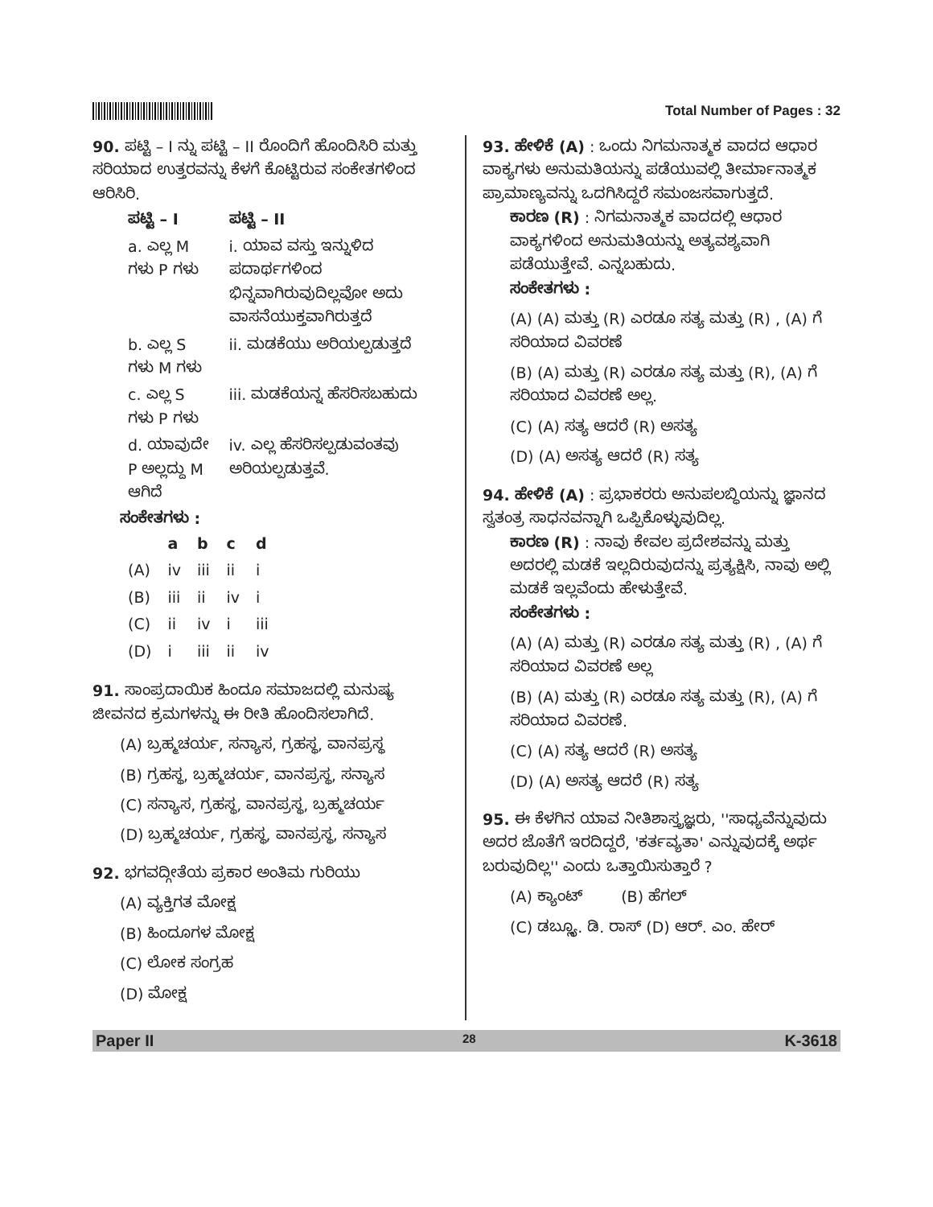Total Number of Pages : 32
90. ಪಟ್ಟಿ – I ನ್ನು ಪಟ್ಟಿ – II ರೊಂದಿಗೆ ಹೊಂದಿಸಿರಿ ಮತ್ತು ಸರಿಯಾದ ಉತ್ತರವನ್ನು ಕೆಳಗೆ ಕೊಟ್ಟಿರುವ ಸಂಕೇತಗಳಿಂದ ಆರಿಸಿರಿ.
| ಪಟ್ಟಿ – I | ಪಟ್ಟಿ – II |
| --- | --- |
| a. ಎಲ್ಲ M ಗಳು P ಗಳು | i. ಯಾವ ವಸ್ತು ಇನ್ನುಳಿದ ಪದಾರ್ಥಗಳಿಂದ ಭಿನ್ನವಾಗಿರುವುದಿಲ್ಲವೋ ಅದು ವಾಸನೆಯುಕ್ತವಾಗಿರುತ್ತದೆ |
| b. ಎಲ್ಲ S ಗಳು M ಗಳು | ii. ಮಡಕೆಯು ಅರಿಯಲ್ಪಡುತ್ತದೆ |
| c. ಎಲ್ಲ S ಗಳು P ಗಳು | iii. ಮಡಕೆಯನ್ನ ಹೆಸರಿಸಬಹುದು |
| d. ಯಾವುದೇ P ಅಲ್ಲದ್ದು M ಆಗಿದೆ | iv. ಎಲ್ಲ ಹೆಸರಿಸಲ್ಪಡುವಂತವು ಅರಿಯಲ್ಪಡುತ್ತವೆ. |
ಸಂಕೇತಗಳು :
| | a | b | c | d |
| --- | --- | --- | --- | --- |
| (A) | iv | iii | ii | i |
| (B) | iii | ii | iv | i |
| (C) | ii | iv | i | iii |
| (D) | i | iii | ii | iv |
91. ಸಾಂಪ್ರದಾಯಿಕ ಹಿಂದೂ ಸಮಾಜದಲ್ಲಿ ಮನುಷ್ಯ ಜೀವನದ ಕ್ರಮಗಳನ್ನು ಈ ರೀತಿ ಹೊಂದಿಸಲಾಗಿದೆ.
(A) ಬ್ರಹ್ಮಚರ್ಯ, ಸನ್ಯಾಸ, ಗ್ರಹಸ್ಥ, ವಾನಪ್ರಸ್ಥ
(B) ಗ್ರಹಸ್ಥ, ಬ್ರಹ್ಮಚರ್ಯ, ವಾನಪ್ರಸ್ಥ, ಸನ್ಯಾಸ
(C) ಸನ್ಯಾಸ, ಗ್ರಹಸ್ಥ, ವಾನಪ್ರಸ್ಥ, ಬ್ರಹ್ಮಚರ್ಯ
(D) ಬ್ರಹ್ಮಚರ್ಯ, ಗ್ರಹಸ್ಥ, ವಾನಪ್ರಸ್ಥ, ಸನ್ಯಾಸ
92. ಭಗವದ್ಗೀತೆಯ ಪ್ರಕಾರ ಅಂತಿಮ ಗುರಿಯು
(A) ವ್ಯಕ್ತಿಗತ ಮೋಕ್ಷ
(B) ಹಿಂದೂಗಳ ಮೋಕ್ಷ
(C) ಲೋಕ ಸಂಗ್ರಹ
(D) ಮೋಕ್ಷ
93. ಹೇಳಿಕೆ (A) : ಒಂದು ನಿಗಮನಾತ್ಮಕ ವಾದದ ಆಧಾರ ವಾಕ್ಯಗಳು ಅನುಮತಿಯನ್ನು ಪಡೆಯುವಲ್ಲಿ ತೀರ್ಮಾನಾತ್ಮಕ ಪ್ರಾಮಾಣ್ಯವನ್ನು ಒದಗಿಸಿದ್ದರೆ ಸಮಂಜಸವಾಗುತ್ತದೆ.
ಕಾರಣ (R) : ನಿಗಮನಾತ್ಮಕ ವಾದದಲ್ಲಿ ಆಧಾರ ವಾಕ್ಯಗಳಿಂದ ಅನುಮತಿಯನ್ನು ಅತ್ಯವಶ್ಯವಾಗಿ ಪಡೆಯುತ್ತೇವೆ. ಎನ್ನಬಹುದು.
ಸಂಕೇತಗಳು :
(A) (A) ಮತ್ತು (R) ಎರಡೂ ಸತ್ಯ ಮತ್ತು (R) , (A) ಗೆ ಸರಿಯಾದ ವಿವರಣೆ
(B) (A) ಮತ್ತು (R) ಎರಡೂ ಸತ್ಯ ಮತ್ತು (R), (A) ಗೆ ಸರಿಯಾದ ವಿವರಣೆ ಅಲ್ಲ.
(C) (A) ಸತ್ಯ ಆದರೆ (R) ಅಸತ್ಯ
(D) (A) ಅಸತ್ಯ ಆದರೆ (R) ಸತ್ಯ
94. ಹೇಳಿಕೆ (A) : ಪ್ರಭಾಕರರು ಅನುಪಲಬ್ಧಿಯನ್ನು ಜ್ಞಾನದ ಸ್ವತಂತ್ರ ಸಾಧನವನ್ನಾಗಿ ಒಪ್ಪಿಕೊಳ್ಳುವುದಿಲ್ಲ.
ಕಾರಣ (R) : ನಾವು ಕೇವಲ ಪ್ರದೇಶವನ್ನು ಮತ್ತು ಅದರಲ್ಲಿ ಮಡಕೆ ಇಲ್ಲದಿರುವುದನ್ನು ಪ್ರತ್ಯಕ್ಷಿಸಿ, ನಾವು ಅಲ್ಲಿ ಮಡಕೆ ಇಲ್ಲವೆಂದು ಹೇಳುತ್ತೇವೆ.
ಸಂಕೇತಗಳು :
(A) (A) ಮತ್ತು (R) ಎರಡೂ ಸತ್ಯ ಮತ್ತು (R) , (A) ಗೆ ಸರಿಯಾದ ವಿವರಣೆ ಅಲ್ಲ
(B) (A) ಮತ್ತು (R) ಎರಡೂ ಸತ್ಯ ಮತ್ತು (R), (A) ಗೆ ಸರಿಯಾದ ವಿವರಣೆ.
(C) (A) ಸತ್ಯ ಆದರೆ (R) ಅಸತ್ಯ
(D) (A) ಅಸತ್ಯ ಆದರೆ (R) ಸತ್ಯ
95. ಈ ಕೆಳಗಿನ ಯಾವ ನೀತಿಶಾಸ್ತ್ರಜ್ಞರು, ''ಸಾಧ್ಯವೆನ್ನುವುದು ಅದರ ಜೊತೆಗೆ ಇರದಿದ್ದರೆ, 'ಕರ್ತವ್ಯತಾ' ಎನ್ನುವುದಕ್ಕೆ ಅರ್ಥ ಬರುವುದಿಲ್ಲ'' ಎಂದು ಒತ್ತಾಯಿಸುತ್ತಾರೆ ?
(A) ಕ್ಯಾಂಟ್ (B) ಹೆಗಲ್
(C) ಡಬ್ಲ್ಯೂ. ಡಿ. ರಾಸ್ (D) ಆರ್. ಎಂ. ಹೇರ್
Paper II 28 K-3618